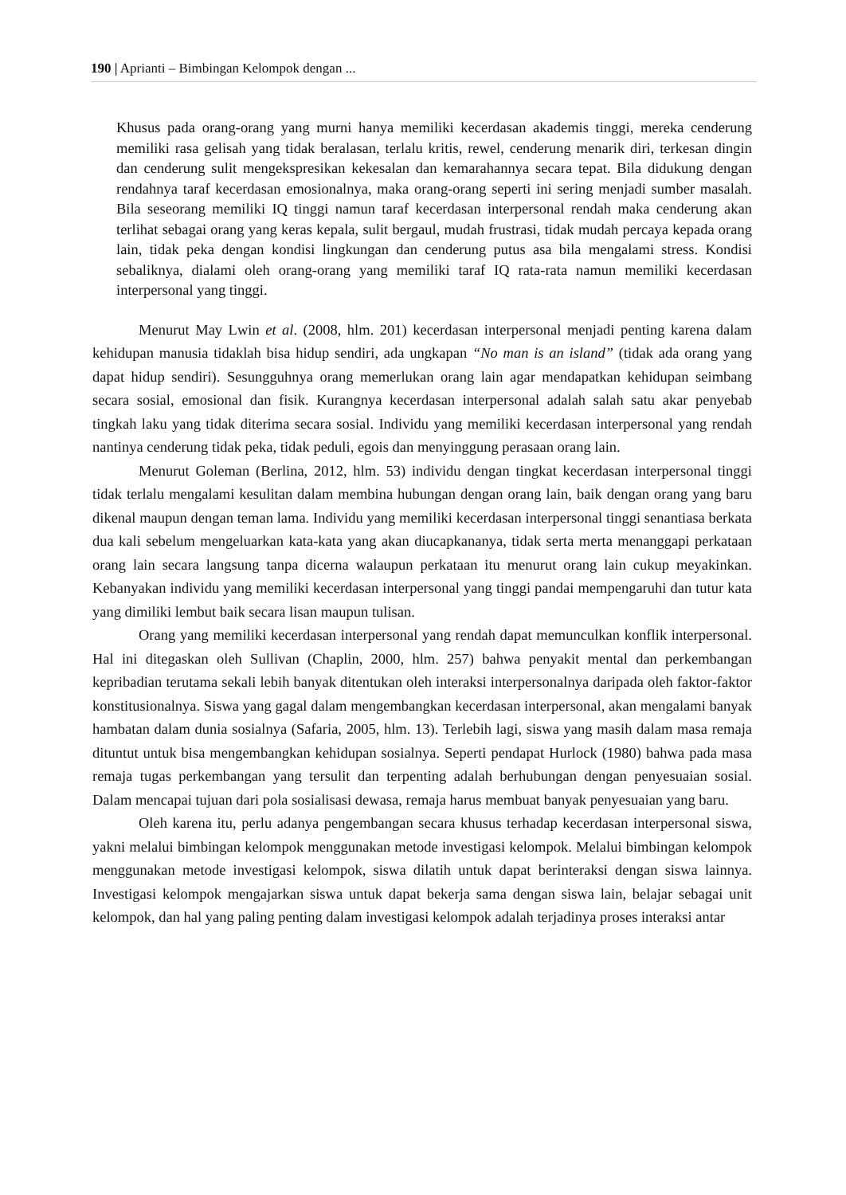190 | Aprianti – Bimbingan Kelompok dengan ...
Khusus pada orang-orang yang murni hanya memiliki kecerdasan akademis tinggi, mereka cenderung memiliki rasa gelisah yang tidak beralasan, terlalu kritis, rewel, cenderung menarik diri, terkesan dingin dan cenderung sulit mengekspresikan kekesalan dan kemarahannya secara tepat. Bila didukung dengan rendahnya taraf kecerdasan emosionalnya, maka orang-orang seperti ini sering menjadi sumber masalah. Bila seseorang memiliki IQ tinggi namun taraf kecerdasan interpersonal rendah maka cenderung akan terlihat sebagai orang yang keras kepala, sulit bergaul, mudah frustrasi, tidak mudah percaya kepada orang lain, tidak peka dengan kondisi lingkungan dan cenderung putus asa bila mengalami stress. Kondisi sebaliknya, dialami oleh orang-orang yang memiliki taraf IQ rata-rata namun memiliki kecerdasan interpersonal yang tinggi.
Menurut May Lwin et al. (2008, hlm. 201) kecerdasan interpersonal menjadi penting karena dalam kehidupan manusia tidaklah bisa hidup sendiri, ada ungkapan “No man is an island” (tidak ada orang yang dapat hidup sendiri). Sesungguhnya orang memerlukan orang lain agar mendapatkan kehidupan seimbang secara sosial, emosional dan fisik. Kurangnya kecerdasan interpersonal adalah salah satu akar penyebab tingkah laku yang tidak diterima secara sosial. Individu yang memiliki kecerdasan interpersonal yang rendah nantinya cenderung tidak peka, tidak peduli, egois dan menyinggung perasaan orang lain.
Menurut Goleman (Berlina, 2012, hlm. 53) individu dengan tingkat kecerdasan interpersonal tinggi tidak terlalu mengalami kesulitan dalam membina hubungan dengan orang lain, baik dengan orang yang baru dikenal maupun dengan teman lama. Individu yang memiliki kecerdasan interpersonal tinggi senantiasa berkata dua kali sebelum mengeluarkan kata-kata yang akan diucapkananya, tidak serta merta menanggapi perkataan orang lain secara langsung tanpa dicerna walaupun perkataan itu menurut orang lain cukup meyakinkan. Kebanyakan individu yang memiliki kecerdasan interpersonal yang tinggi pandai mempengaruhi dan tutur kata yang dimiliki lembut baik secara lisan maupun tulisan.
Orang yang memiliki kecerdasan interpersonal yang rendah dapat memunculkan konflik interpersonal. Hal ini ditegaskan oleh Sullivan (Chaplin, 2000, hlm. 257) bahwa penyakit mental dan perkembangan kepribadian terutama sekali lebih banyak ditentukan oleh interaksi interpersonalnya daripada oleh faktor-faktor konstitusionalnya. Siswa yang gagal dalam mengembangkan kecerdasan interpersonal, akan mengalami banyak hambatan dalam dunia sosialnya (Safaria, 2005, hlm. 13). Terlebih lagi, siswa yang masih dalam masa remaja dituntut untuk bisa mengembangkan kehidupan sosialnya. Seperti pendapat Hurlock (1980) bahwa pada masa remaja tugas perkembangan yang tersulit dan terpenting adalah berhubungan dengan penyesuaian sosial. Dalam mencapai tujuan dari pola sosialisasi dewasa, remaja harus membuat banyak penyesuaian yang baru.
Oleh karena itu, perlu adanya pengembangan secara khusus terhadap kecerdasan interpersonal siswa, yakni melalui bimbingan kelompok menggunakan metode investigasi kelompok. Melalui bimbingan kelompok menggunakan metode investigasi kelompok, siswa dilatih untuk dapat berinteraksi dengan siswa lainnya. Investigasi kelompok mengajarkan siswa untuk dapat bekerja sama dengan siswa lain, belajar sebagai unit kelompok, dan hal yang paling penting dalam investigasi kelompok adalah terjadinya proses interaksi antar